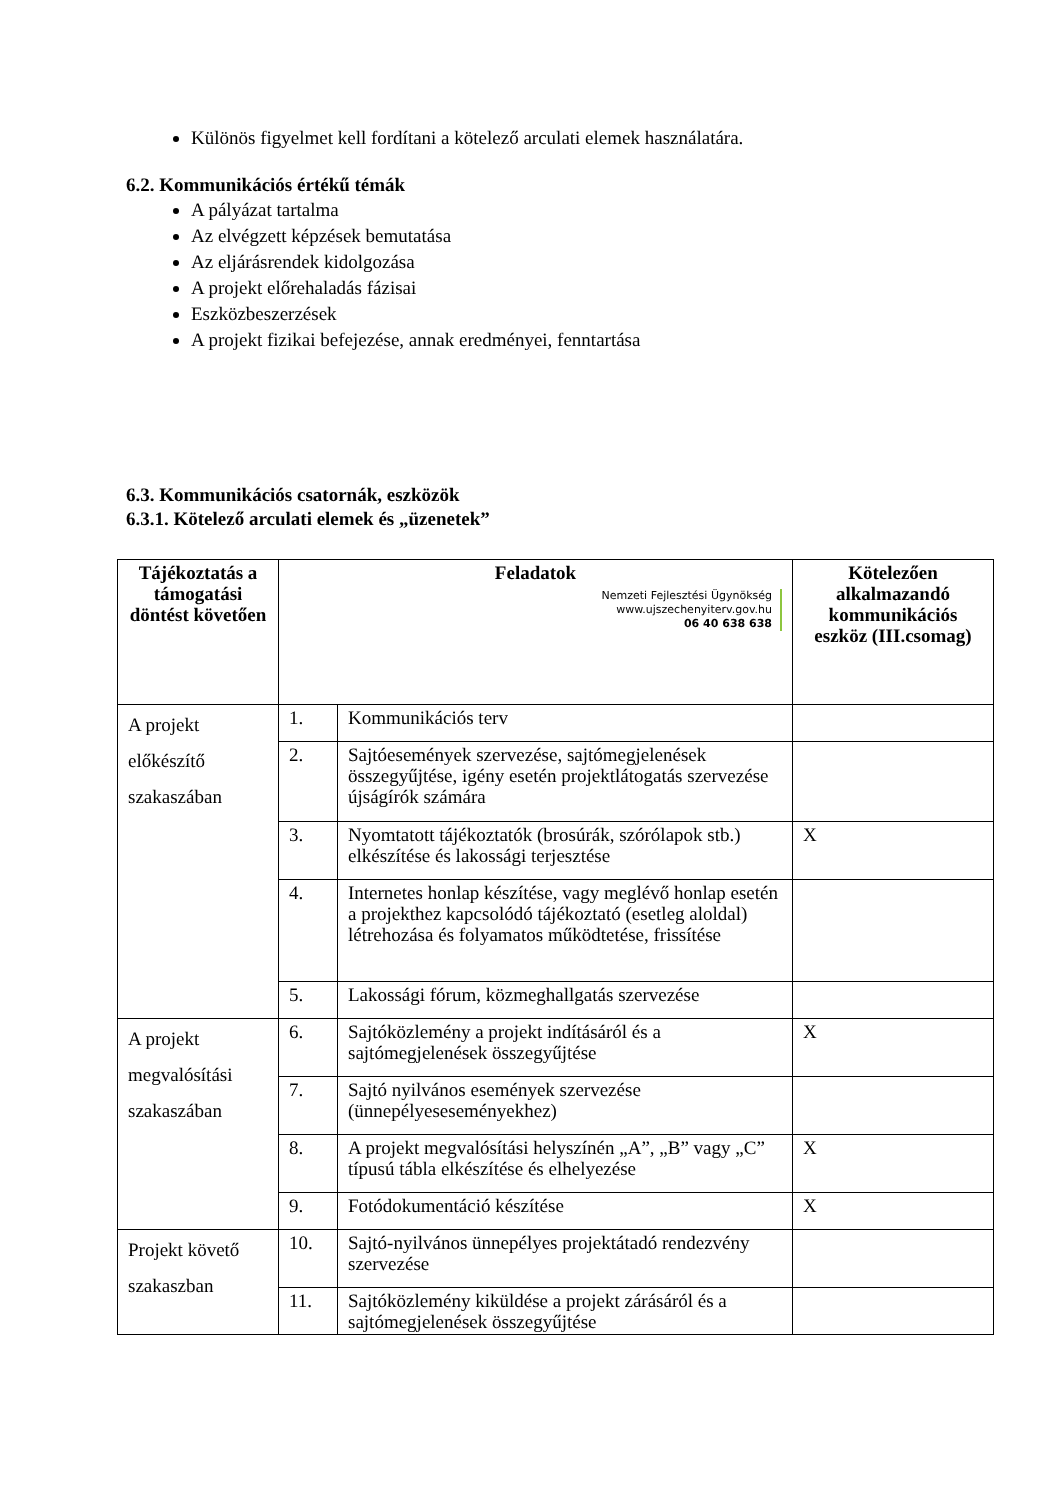Különös figyelmet kell fordítani a kötelező arculati elemek használatára.
6.2. Kommunikációs értékű témák
A pályázat tartalma
Az elvégzett képzések bemutatása
Az eljárásrendek kidolgozása
A projekt előrehaladás fázisai
Eszközbeszerzések
A projekt fizikai befejezése, annak eredményei, fenntartása
6.3. Kommunikációs csatornák, eszközök
6.3.1. Kötelező arculati elemek és „üzenetek”
| Tájékoztatás a támogatási döntést követően | Feladatok Nemzeti Fejlesztési Ügynökség www.ujszechenyiterv.gov.hu 06 40 638 638 | | Kötelezően alkalmazandó kommunikációs eszköz (III.csomag) |
| --- | --- | --- | --- |
| A projekt előkészítő szakaszában | 1. | Kommunikációs terv | |
| | 2. | Sajtóesemények szervezése, sajtómegjelenések összegyűjtése, igény esetén projektlátogatás szervezése újságírók számára | |
| | 3. | Nyomtatott tájékoztatók (brosúrák, szórólapok stb.) elkészítése és lakossági terjesztése | X |
| | 4. | Internetes honlap készítése, vagy meglévő honlap esetén a projekthez kapcsolódó tájékoztató (esetleg aloldal) létrehozása és folyamatos működtetése, frissítése | |
| | 5. | Lakossági fórum, közmeghallgatás szervezése | |
| A projekt megvalósítási szakaszában | 6. | Sajtóközlemény a projekt indításáról és a sajtómegjelenések összegyűjtése | X |
| | 7. | Sajtó nyilvános események szervezése (ünnepélyeseseményekhez) | |
| | 8. | A projekt megvalósítási helyszínén „A”, „B” vagy „C” típusú tábla elkészítése és elhelyezése | X |
| | 9. | Fotódokumentáció készítése | X |
| Projekt követő szakaszban | 10. | Sajtó-nyilvános ünnepélyes projektátadó rendezvény szervezése | |
| | 11. | Sajtóközlemény kiküldése a projekt zárásáról és a sajtómegjelenések összegyűjtése | |